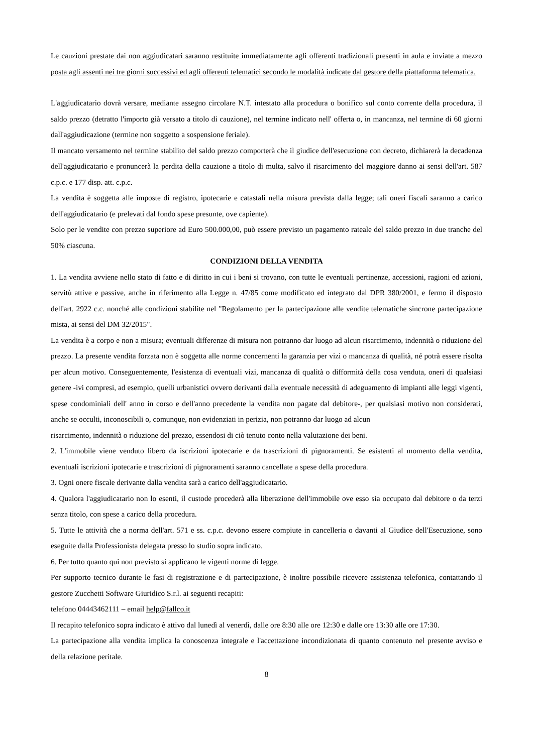Le cauzioni prestate dai non aggiudicatari saranno restituite immediatamente agli offerenti tradizionali presenti in aula e inviate a mezzo posta agli assenti nei tre giorni successivi ed agli offerenti telematici secondo le modalità indicate dal gestore della piattaforma telematica.
L'aggiudicatario dovrà versare, mediante assegno circolare N.T. intestato alla procedura o bonifico sul conto corrente della procedura, il saldo prezzo (detratto l'importo già versato a titolo di cauzione), nel termine indicato nell' offerta o, in mancanza, nel termine di 60 giorni dall'aggiudicazione (termine non soggetto a sospensione feriale).
Il mancato versamento nel termine stabilito del saldo prezzo comporterà che il giudice dell'esecuzione con decreto, dichiarerà la decadenza dell'aggiudicatario e pronuncerà la perdita della cauzione a titolo di multa, salvo il risarcimento del maggiore danno ai sensi dell'art. 587 c.p.c. e 177 disp. att. c.p.c.
La vendita è soggetta alle imposte di registro, ipotecarie e catastali nella misura prevista dalla legge; tali oneri fiscali saranno a carico dell'aggiudicatario (e prelevati dal fondo spese presunte, ove capiente).
Solo per le vendite con prezzo superiore ad Euro 500.000,00, può essere previsto un pagamento rateale del saldo prezzo in due tranche del 50% ciascuna.
CONDIZIONI DELLA VENDITA
1. La vendita avviene nello stato di fatto e di diritto in cui i beni si trovano, con tutte le eventuali pertinenze, accessioni, ragioni ed azioni, servitù attive e passive, anche in riferimento alla Legge n. 47/85 come modificato ed integrato dal DPR 380/2001, e fermo il disposto dell'art. 2922 c.c. nonché alle condizioni stabilite nel "Regolamento per la partecipazione alle vendite telematiche sincrone partecipazione mista, ai sensi del DM 32/2015".
La vendita è a corpo e non a misura; eventuali differenze di misura non potranno dar luogo ad alcun risarcimento, indennità o riduzione del prezzo. La presente vendita forzata non è soggetta alle norme concernenti la garanzia per vizi o mancanza di qualità, né potrà essere risolta per alcun motivo. Conseguentemente, l'esistenza di eventuali vizi, mancanza di qualità o difformità della cosa venduta, oneri di qualsiasi genere -ivi compresi, ad esempio, quelli urbanistici ovvero derivanti dalla eventuale necessità di adeguamento di impianti alle leggi vigenti, spese condominiali dell' anno in corso e dell'anno precedente la vendita non pagate dal debitore-, per qualsiasi motivo non considerati, anche se occulti, inconoscibili o, comunque, non evidenziati in perizia, non potranno dar luogo ad alcun
risarcimento, indennità o riduzione del prezzo, essendosi di ciò tenuto conto nella valutazione dei beni.
2. L'immobile viene venduto libero da iscrizioni ipotecarie e da trascrizioni di pignoramenti. Se esistenti al momento della vendita, eventuali iscrizioni ipotecarie e trascrizioni di pignoramenti saranno cancellate a spese della procedura.
3. Ogni onere fiscale derivante dalla vendita sarà a carico dell'aggiudicatario.
4. Qualora l'aggiudicatario non lo esenti, il custode procederà alla liberazione dell'immobile ove esso sia occupato dal debitore o da terzi senza titolo, con spese a carico della procedura.
5. Tutte le attività che a norma dell'art. 571 e ss. c.p.c. devono essere compiute in cancelleria o davanti al Giudice dell'Esecuzione, sono eseguite dalla Professionista delegata presso lo studio sopra indicato.
6. Per tutto quanto qui non previsto si applicano le vigenti norme di legge.
Per supporto tecnico durante le fasi di registrazione e di partecipazione, è inoltre possibile ricevere assistenza telefonica, contattando il gestore Zucchetti Software Giuridico S.r.l. ai seguenti recapiti:
telefono 04443462111 – email help@fallco.it
Il recapito telefonico sopra indicato è attivo dal lunedì al venerdì, dalle ore 8:30 alle ore 12:30 e dalle ore 13:30 alle ore 17:30.
La partecipazione alla vendita implica la conoscenza integrale e l'accettazione incondizionata di quanto contenuto nel presente avviso e della relazione peritale.
8